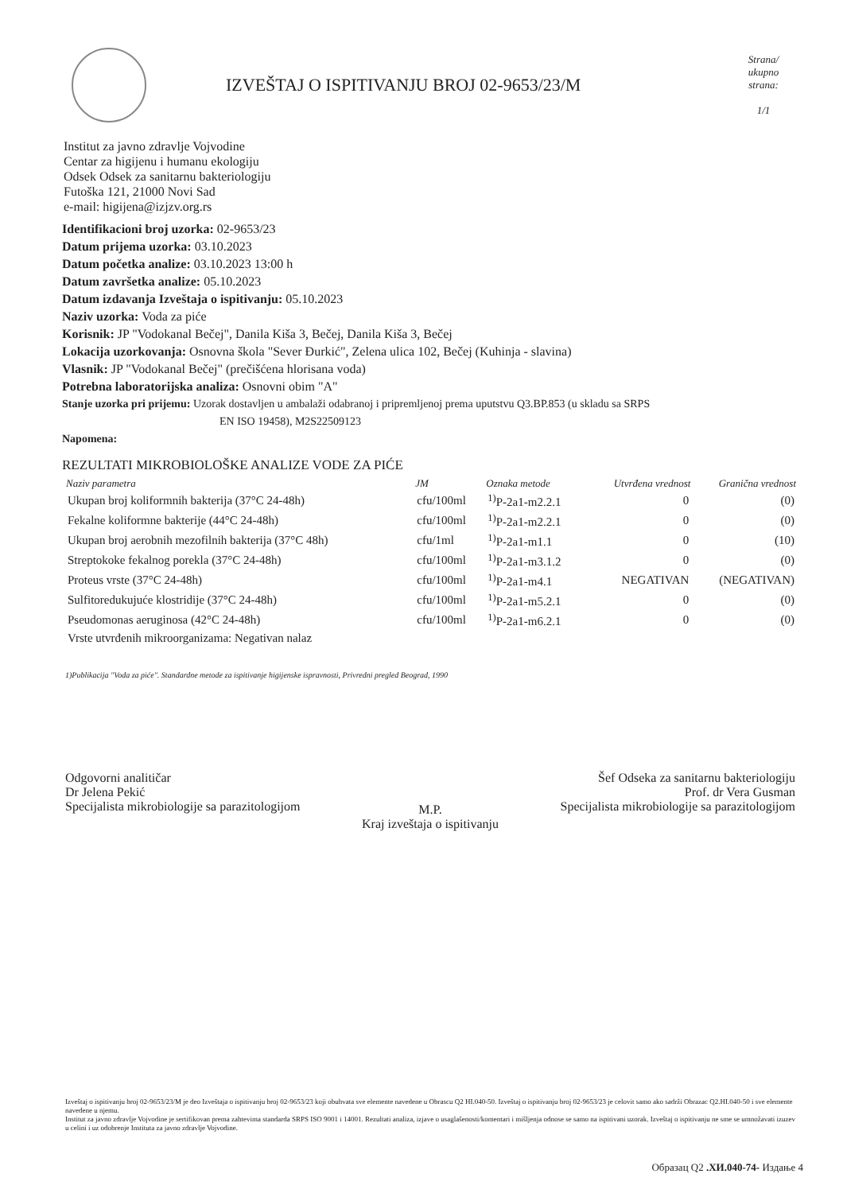IZVEŠTAJ O ISPITIVANJU BROJ 02-9653/23/M
Strana/ ukupno strana:
1/1
Institut za javno zdravlje Vojvodine
Centar za higijenu i humanu ekologiju
Odsek Odsek za sanitarnu bakteriologiju
Futoška 121, 21000 Novi Sad
e-mail: higijena@izjzv.org.rs
Identifikacioni broj uzorka: 02-9653/23
Datum prijema uzorka: 03.10.2023
Datum početka analize: 03.10.2023 13:00 h
Datum završetka analize: 05.10.2023
Datum izdavanja Izveštaja o ispitivanju: 05.10.2023
Naziv uzorka: Voda za piće
Korisnik: JP "Vodokanal Bečej", Danila Kiša 3, Bečej, Danila Kiša 3, Bečej
Lokacija uzorkovanja: Osnovna škola "Sever Đurkić", Zelena ulica 102, Bečej (Kuhinja - slavina)
Vlasnik: JP "Vodokanal Bečej" (prečišćena hlorisana voda)
Potrebna laboratorijska analiza: Osnovni obim "A"
Stanje uzorka pri prijemu: Uzorak dostavljen u ambalaži odabranoj i pripremljenoj prema uputstvu Q3.BP.853 (u skladu sa SRPS
EN ISO 19458), M2S22509123
Napomena:
REZULTATI MIKROBIOLOŠKE ANALIZE VODE ZA PIĆE
| Naziv parametra | JM | Oznaka metode | Utvrđena vrednost | Granična vrednost |
| --- | --- | --- | --- | --- |
| Ukupan broj koliformnih bakterija (37°C 24-48h) | cfu/100ml | <sup>1)</sup> P-2a1-m2.2.1 | 0 | (0) |
| Fekalne koliformne bakterije (44°C 24-48h) | cfu/100ml | <sup>1)</sup> P-2a1-m2.2.1 | 0 | (0) |
| Ukupan broj aerobnih mezofilnih bakterija (37°C 48h) | cfu/1ml | <sup>1)</sup> P-2a1-m1.1 | 0 | (10) |
| Streptokoke fekalnog porekla (37°C 24-48h) | cfu/100ml | <sup>1)</sup> P-2a1-m3.1.2 | 0 | (0) |
| Proteus vrste (37°C 24-48h) | cfu/100ml | <sup>1)</sup> P-2a1-m4.1 | NEGATIVAN | (NEGATIVAN) |
| Sulfitoredukujuće klostridije (37°C 24-48h) | cfu/100ml | <sup>1)</sup> P-2a1-m5.2.1 | 0 | (0) |
| Pseudomonas aeruginosa (42°C 24-48h) | cfu/100ml | <sup>1)</sup> P-2a1-m6.2.1 | 0 | (0) |
| Vrste utvrđenih mikroorganizama: Negativan nalaz | | | | |
1)Publikacija "Voda za piće". Standardne metode za ispitivanje higijenske ispravnosti, Privredni pregled Beograd, 1990
Odgovorni analitičar
Dr Jelena Pekić
Specijalista mikrobiologije sa parazitologijom
M.P.
Kraj izveštaja o ispitivanju
Šef Odseka za sanitarnu bakteriologiju
Prof. dr Vera Gusman
Specijalista mikrobiologije sa parazitologijom
Izveštaj o ispitivanju broj 02-9653/23/M je deo Izveštaja o ispitivanju broj 02-9653/23 koji obuhvata sve elemente navedene u Obrascu Q2 HI.040-50. Izveštaj o ispitivanju broj 02-9653/23 je celovit samo ako sadrži Obrazac Q2.HI.040-50 i sve elemente navedene u njemu.
Institut za javno zdravlje Vojvodine je sertifikovan prema zahtevima standarda SRPS ISO 9001 i 14001. Rezultati analiza, izjave o usaglašenosti/komentari i mišljenja odnose se samo na ispitivani uzorak. Izveštaj o ispitivanju ne sme se umnožavati izuzev u celini i uz odobrenje Instituta za javno zdravlje Vojvodine.
Образац Q2 .ХИ.040-74- Издање 4